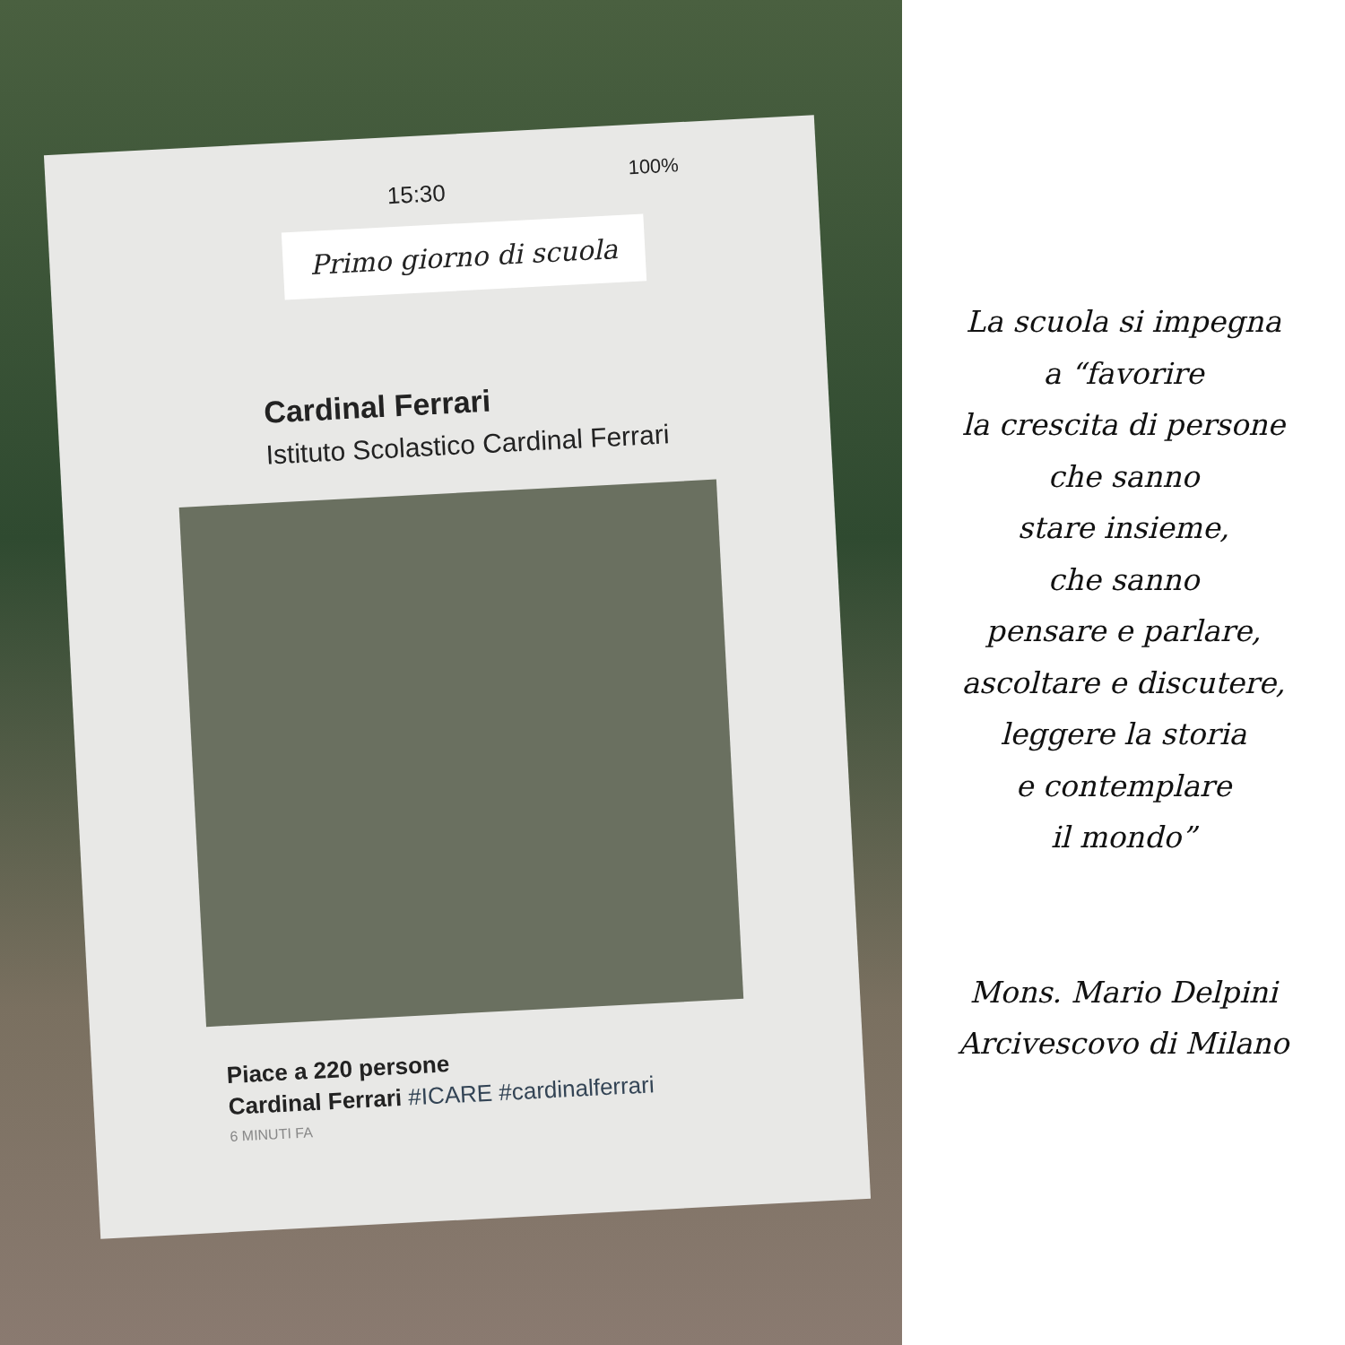15:30
100%
Primo giorno di scuola
Cardinal Ferrari
Istituto Scolastico Cardinal Ferrari
Piace a 220 persone
Cardinal Ferrari #ICARE #cardinalferrari
6 MINUTI FA
La scuola si impegna
a “favorire
la crescita di persone
che sanno
stare insieme,
che sanno
pensare e parlare,
ascoltare e discutere,
leggere la storia
e contemplare
il mondo”
Mons. Mario Delpini
Arcivescovo di Milano